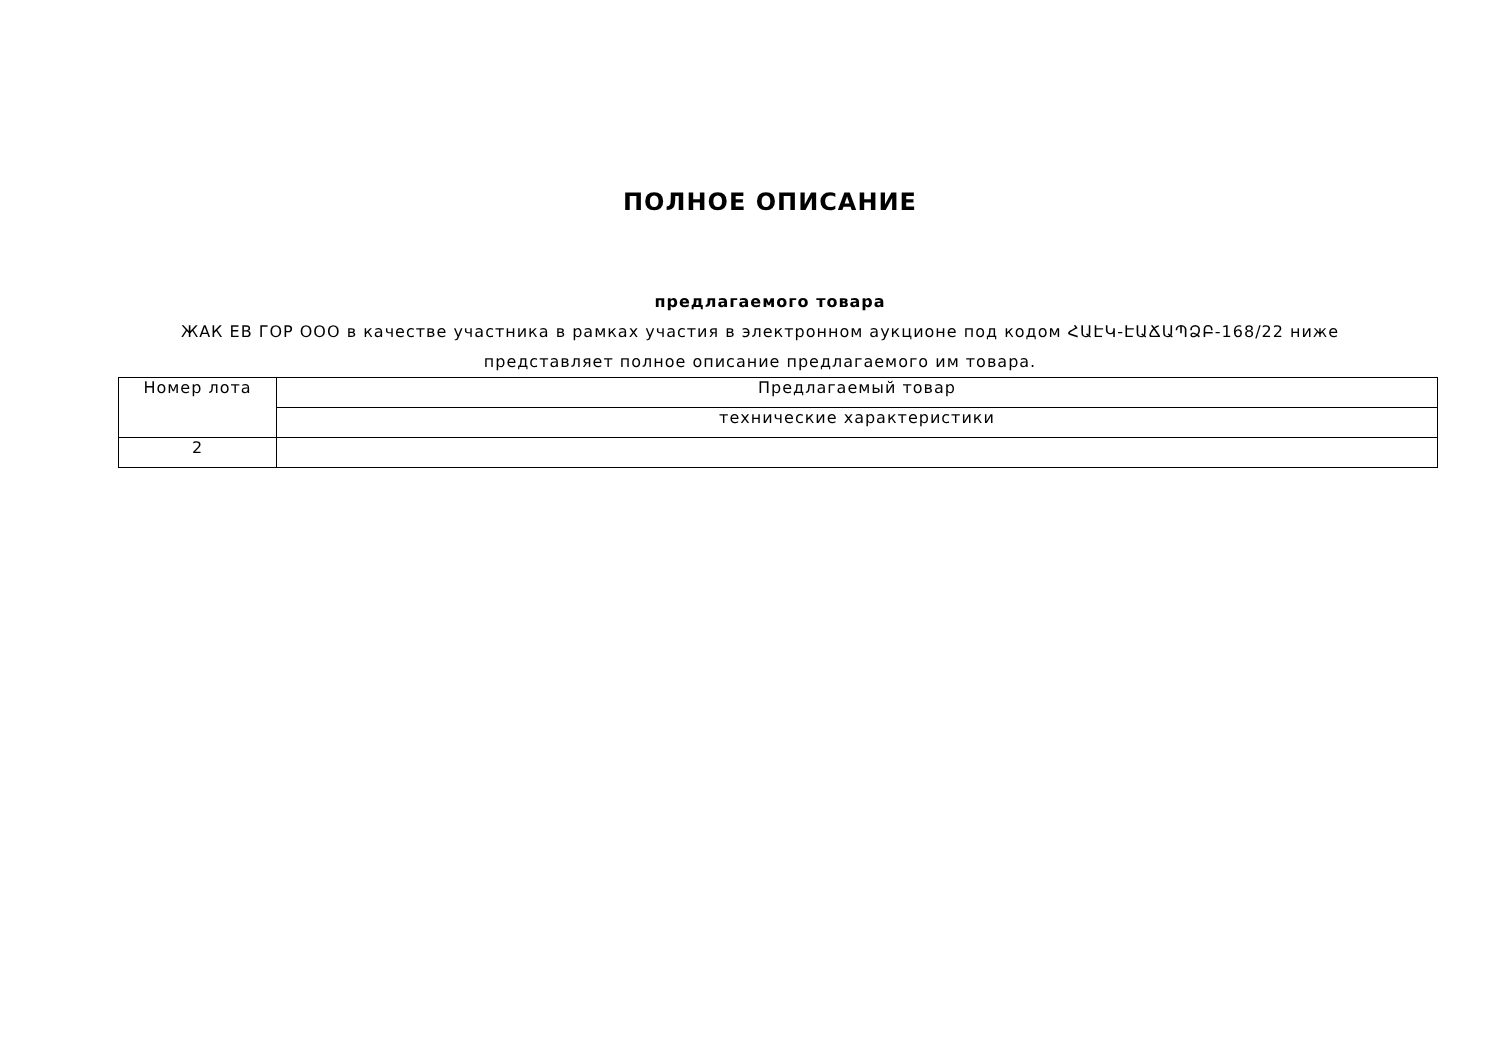ПОЛНОЕ ОПИСАНИЕ
предлагаемого товара
ЖАК ЕВ ГОР ООО в качестве участника в рамках участия в электронном аукционе под кодом ՀԱԷԿ-ԷԱՃԱՊՁԲ-168/22 ниже представляет полное описание предлагаемого им товара.
| Номер лота | Предлагаемый товар |
| --- | --- |
| | технические характеристики |
| 2 | |